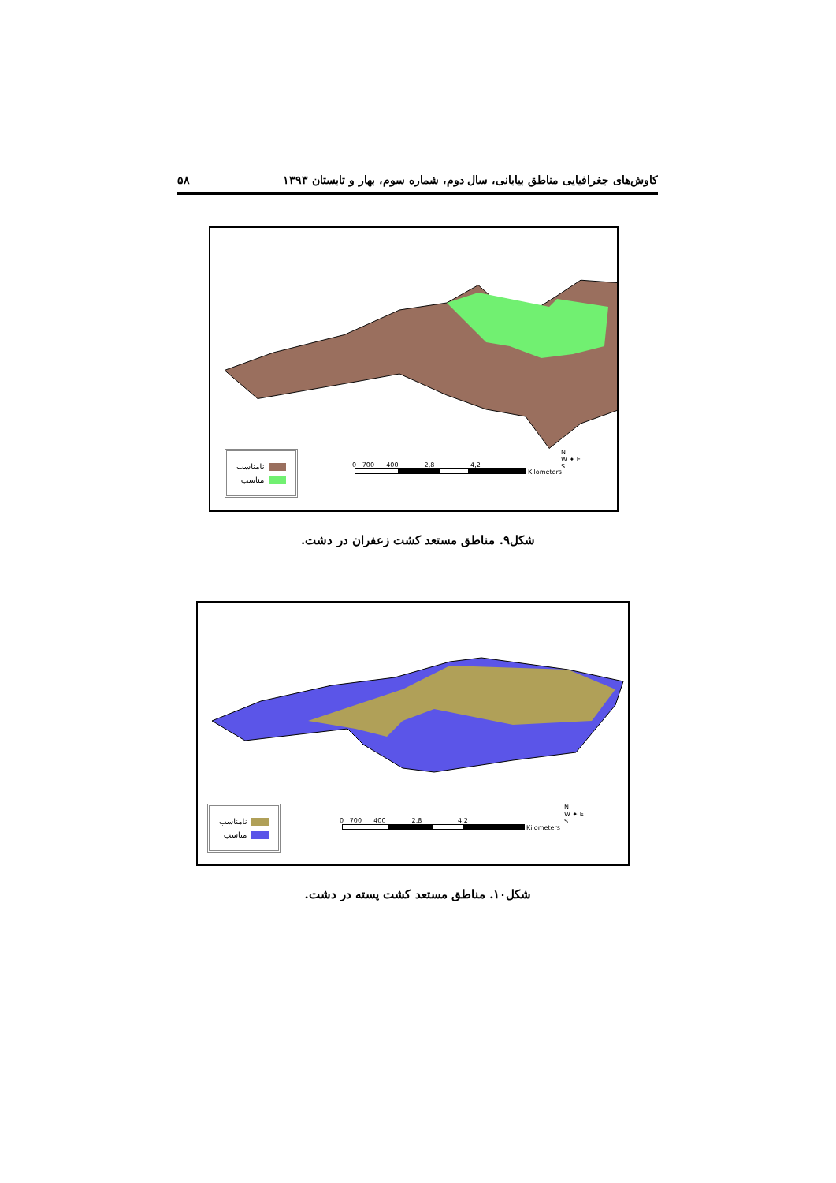کاوش‌های جغرافیایی مناطق بیابانی، سال دوم، شماره سوم، بهار و تابستان ۱۳۹۳ ۵۸
نامناسب
مناسب
0 700 400 2,8 4,2
Kilometers
N
W ✦ E
S
شکل۹. مناطق مستعد کشت زعفران در دشت.
نامناسب
مناسب
0 700 400 2,8 4,2
Kilometers
N
W ✦ E
S
شکل۱۰. مناطق مستعد کشت پسته در دشت.